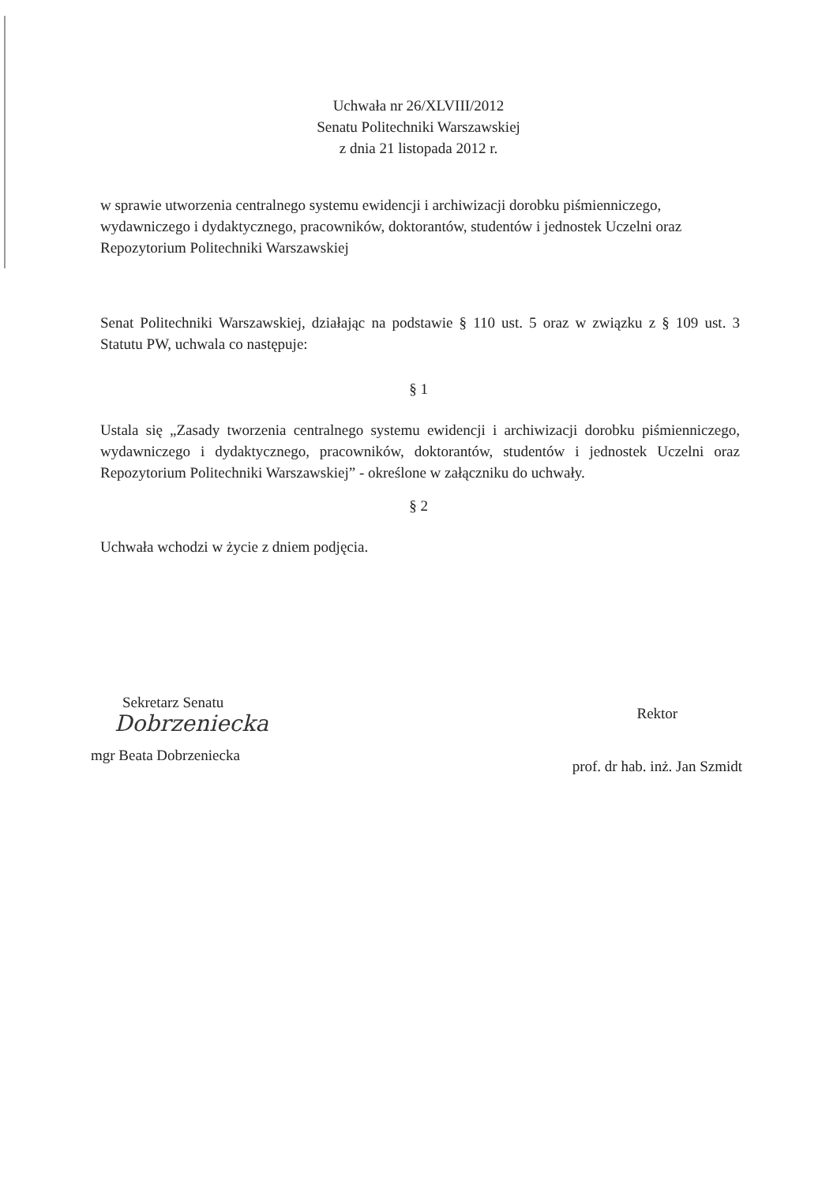Uchwała nr 26/XLVIII/2012
Senatu Politechniki Warszawskiej
z dnia 21 listopada 2012 r.
w sprawie utworzenia centralnego systemu ewidencji i archiwizacji dorobku piśmienniczego, wydawniczego i dydaktycznego, pracowników, doktorantów, studentów i jednostek Uczelni oraz Repozytorium Politechniki Warszawskiej
Senat Politechniki Warszawskiej, działając na podstawie § 110 ust. 5 oraz w związku z § 109 ust. 3 Statutu PW, uchwala co następuje:
§ 1
Ustala się „Zasady tworzenia centralnego systemu ewidencji i archiwizacji dorobku piśmienniczego, wydawniczego i dydaktycznego, pracowników, doktorantów, studentów i jednostek Uczelni oraz Repozytorium Politechniki Warszawskiej” - określone w załączniku do uchwały.
§ 2
Uchwała wchodzi w życie z dniem podjęcia.
Sekretarz Senatu
Dobrzeniecka
mgr Beata Dobrzeniecka
Rektor
prof. dr hab. inż. Jan Szmidt